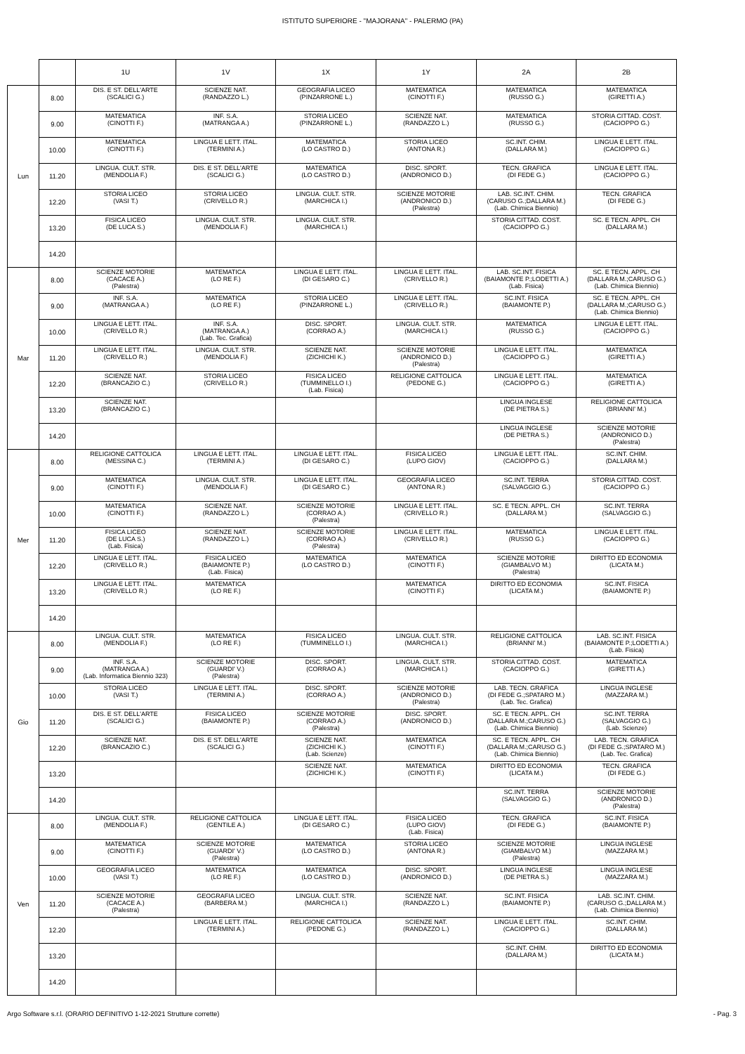ISTITUTO SUPERIORE - "MAJORANA" - PALERMO (PA)
| | | 1U | 1V | 1X | 1Y | 2A | 2B |
| --- | --- | --- | --- | --- | --- | --- | --- |
| Lun | 8.00 | DIS. E ST. DELL'ARTE (SCALICI G.) | SCIENZE NAT. (RANDAZZO L.) | GEOGRAFIA LICEO (PINZARRONE L.) | MATEMATICA (CINOTTI F.) | MATEMATICA (RUSSO G.) | MATEMATICA (GIRETTI A.) |
| | 9.00 | MATEMATICA (CINOTTI F.) | INF. S.A. (MATRANGA A.) | STORIA LICEO (PINZARRONE L.) | SCIENZE NAT. (RANDAZZO L.) | MATEMATICA (RUSSO G.) | STORIA CITTAD. COST. (CACIOPPO G.) |
| | 10.00 | MATEMATICA (CINOTTI F.) | LINGUA E LETT. ITAL. (TERMINI A.) | MATEMATICA (LO CASTRO D.) | STORIA LICEO (ANTONA R.) | SC.INT. CHIM. (DALLARA M.) | LINGUA E LETT. ITAL. (CACIOPPO G.) |
| | 11.20 | LINGUA. CULT. STR. (MENDOLIA F.) | DIS. E ST. DELL'ARTE (SCALICI G.) | MATEMATICA (LO CASTRO D.) | DISC. SPORT. (ANDRONICO D.) | TECN. GRAFICA (DI FEDE G.) | LINGUA E LETT. ITAL. (CACIOPPO G.) |
| | 12.20 | STORIA LICEO (VASI T.) | STORIA LICEO (CRIVELLO R.) | LINGUA. CULT. STR. (MARCHICA I.) | SCIENZE MOTORIE (ANDRONICO D.) (Palestra) | LAB. SC.INT. CHIM. (CARUSO G.;DALLARA M.) (Lab. Chimica Biennio) | TECN. GRAFICA (DI FEDE G.) |
| | 13.20 | FISICA LICEO (DE LUCA S.) | LINGUA. CULT. STR. (MENDOLIA F.) | LINGUA. CULT. STR. (MARCHICA I.) | | STORIA CITTAD. COST. (CACIOPPO G.) | SC. E TECN. APPL. CH (DALLARA M.) |
| | 14.20 | | | | | | |
| Mar | 8.00 | SCIENZE MOTORIE (CACACE A.) (Palestra) | MATEMATICA (LO RE F.) | LINGUA E LETT. ITAL. (DI GESARO C.) | LINGUA E LETT. ITAL. (CRIVELLO R.) | LAB. SC.INT. FISICA (BAIAMONTE P.;LODETTI A.) (Lab. Fisica) | SC. E TECN. APPL. CH (DALLARA M.;CARUSO G.) (Lab. Chimica Biennio) |
| | 9.00 | INF. S.A. (MATRANGA A.) | MATEMATICA (LO RE F.) | STORIA LICEO (PINZARRONE L.) | LINGUA E LETT. ITAL. (CRIVELLO R.) | SC.INT. FISICA (BAIAMONTE P.) | SC. E TECN. APPL. CH (DALLARA M.;CARUSO G.) (Lab. Chimica Biennio) |
| | 10.00 | LINGUA E LETT. ITAL. (CRIVELLO R.) | INF. S.A. (MATRANGA A.) (Lab. Tec. Grafica) | DISC. SPORT. (CORRAO A.) | LINGUA. CULT. STR. (MARCHICA I.) | MATEMATICA (RUSSO G.) | LINGUA E LETT. ITAL. (CACIOPPO G.) |
| | 11.20 | LINGUA E LETT. ITAL. (CRIVELLO R.) | LINGUA. CULT. STR. (MENDOLIA F.) | SCIENZE NAT. (ZICHICHI K.) | SCIENZE MOTORIE (ANDRONICO D.) (Palestra) | LINGUA E LETT. ITAL. (CACIOPPO G.) | MATEMATICA (GIRETTI A.) |
| | 12.20 | SCIENZE NAT. (BRANCAZIO C.) | STORIA LICEO (CRIVELLO R.) | FISICA LICEO (TUMMINELLO I.) (Lab. Fisica) | RELIGIONE CATTOLICA (PEDONE G.) | LINGUA E LETT. ITAL. (CACIOPPO G.) | MATEMATICA (GIRETTI A.) |
| | 13.20 | SCIENZE NAT. (BRANCAZIO C.) | | | | LINGUA INGLESE (DE PIETRA S.) | RELIGIONE CATTOLICA (BRIANNI' M.) |
| | 14.20 | | | | | LINGUA INGLESE (DE PIETRA S.) | SCIENZE MOTORIE (ANDRONICO D.) (Palestra) |
| Mer | 8.00 | RELIGIONE CATTOLICA (MESSINA C.) | LINGUA E LETT. ITAL. (TERMINI A.) | LINGUA E LETT. ITAL. (DI GESARO C.) | FISICA LICEO (LUPO GIOV) | LINGUA E LETT. ITAL. (CACIOPPO G.) | SC.INT. CHIM. (DALLARA M.) |
| | 9.00 | MATEMATICA (CINOTTI F.) | LINGUA. CULT. STR. (MENDOLIA F.) | LINGUA E LETT. ITAL. (DI GESARO C.) | GEOGRAFIA LICEO (ANTONA R.) | SC.INT. TERRA (SALVAGGIO G.) | STORIA CITTAD. COST. (CACIOPPO G.) |
| | 10.00 | MATEMATICA (CINOTTI F.) | SCIENZE NAT. (RANDAZZO L.) | SCIENZE MOTORIE (CORRAO A.) (Palestra) | LINGUA E LETT. ITAL. (CRIVELLO R.) | SC. E TECN. APPL. CH (DALLARA M.) | SC.INT. TERRA (SALVAGGIO G.) |
| | 11.20 | FISICA LICEO (DE LUCA S.) (Lab. Fisica) | SCIENZE NAT. (RANDAZZO L.) | SCIENZE MOTORIE (CORRAO A.) (Palestra) | LINGUA E LETT. ITAL. (CRIVELLO R.) | MATEMATICA (RUSSO G.) | LINGUA E LETT. ITAL. (CACIOPPO G.) |
| | 12.20 | LINGUA E LETT. ITAL. (CRIVELLO R.) | FISICA LICEO (BAIAMONTE P.) (Lab. Fisica) | MATEMATICA (LO CASTRO D.) | MATEMATICA (CINOTTI F.) | SCIENZE MOTORIE (GIAMBALVO M.) (Palestra) | DIRITTO ED ECONOMIA (LICATA M.) |
| | 13.20 | LINGUA E LETT. ITAL. (CRIVELLO R.) | MATEMATICA (LO RE F.) | | MATEMATICA (CINOTTI F.) | DIRITTO ED ECONOMIA (LICATA M.) | SC.INT. FISICA (BAIAMONTE P.) |
| | 14.20 | | | | | | |
| Gio | 8.00 | LINGUA. CULT. STR. (MENDOLIA F.) | MATEMATICA (LO RE F.) | FISICA LICEO (TUMMINELLO I.) | LINGUA. CULT. STR. (MARCHICA I.) | RELIGIONE CATTOLICA (BRIANNI' M.) | LAB. SC.INT. FISICA (BAIAMONTE P.;LODETTI A.) (Lab. Fisica) |
| | 9.00 | INF. S.A. (MATRANGA A.) (Lab. Informatica Biennio 323) | SCIENZE MOTORIE (GUARDI' V.) (Palestra) | DISC. SPORT. (CORRAO A.) | LINGUA. CULT. STR. (MARCHICA I.) | STORIA CITTAD. COST. (CACIOPPO G.) | MATEMATICA (GIRETTI A.) |
| | 10.00 | STORIA LICEO (VASI T.) | LINGUA E LETT. ITAL. (TERMINI A.) | DISC. SPORT. (CORRAO A.) | SCIENZE MOTORIE (ANDRONICO D.) (Palestra) | LAB. TECN. GRAFICA (DI FEDE G.;SPATARO M.) (Lab. Tec. Grafica) | LINGUA INGLESE (MAZZARA M.) |
| | 11.20 | DIS. E ST. DELL'ARTE (SCALICI G.) | FISICA LICEO (BAIAMONTE P.) | SCIENZE MOTORIE (CORRAO A.) (Palestra) | DISC. SPORT. (ANDRONICO D.) | SC. E TECN. APPL. CH (DALLARA M.;CARUSO G.) (Lab. Chimica Biennio) | SC.INT. TERRA (SALVAGGIO G.) (Lab. Scienze) |
| | 12.20 | SCIENZE NAT. (BRANCAZIO C.) | DIS. E ST. DELL'ARTE (SCALICI G.) | SCIENZE NAT. (ZICHICHI K.) (Lab. Scienze) | MATEMATICA (CINOTTI F.) | SC. E TECN. APPL. CH (DALLARA M.;CARUSO G.) (Lab. Chimica Biennio) | LAB. TECN. GRAFICA (DI FEDE G.;SPATARO M.) (Lab. Tec. Grafica) |
| | 13.20 | | | SCIENZE NAT. (ZICHICHI K.) | MATEMATICA (CINOTTI F.) | DIRITTO ED ECONOMIA (LICATA M.) | TECN. GRAFICA (DI FEDE G.) |
| | 14.20 | | | | | SC.INT. TERRA (SALVAGGIO G.) | SCIENZE MOTORIE (ANDRONICO D.) (Palestra) |
| Ven | 8.00 | LINGUA. CULT. STR. (MENDOLIA F.) | RELIGIONE CATTOLICA (GENTILE A.) | LINGUA E LETT. ITAL. (DI GESARO C.) | FISICA LICEO (LUPO GIOV) (Lab. Fisica) | TECN. GRAFICA (DI FEDE G.) | SC.INT. FISICA (BAIAMONTE P.) |
| | 9.00 | MATEMATICA (CINOTTI F.) | SCIENZE MOTORIE (GUARDI' V.) (Palestra) | MATEMATICA (LO CASTRO D.) | STORIA LICEO (ANTONA R.) | SCIENZE MOTORIE (GIAMBALVO M.) (Palestra) | LINGUA INGLESE (MAZZARA M.) |
| | 10.00 | GEOGRAFIA LICEO (VASI T.) | MATEMATICA (LO RE F.) | MATEMATICA (LO CASTRO D.) | DISC. SPORT. (ANDRONICO D.) | LINGUA INGLESE (DE PIETRA S.) | LINGUA INGLESE (MAZZARA M.) |
| | 11.20 | SCIENZE MOTORIE (CACACE A.) (Palestra) | GEOGRAFIA LICEO (BARBERA M.) | LINGUA. CULT. STR. (MARCHICA I.) | SCIENZE NAT. (RANDAZZO L.) | SC.INT. FISICA (BAIAMONTE P.) | LAB. SC.INT. CHIM. (CARUSO G.;DALLARA M.) (Lab. Chimica Biennio) |
| | 12.20 | | LINGUA E LETT. ITAL. (TERMINI A.) | RELIGIONE CATTOLICA (PEDONE G.) | SCIENZE NAT. (RANDAZZO L.) | LINGUA E LETT. ITAL. (CACIOPPO G.) | SC.INT. CHIM. (DALLARA M.) |
| | 13.20 | | | | | SC.INT. CHIM. (DALLARA M.) | DIRITTO ED ECONOMIA (LICATA M.) |
| | 14.20 | | | | | | |
Argo Software s.r.l. (ORARIO DEFINITIVO 1-12-2021 Strutture corrette) - Pag. 3